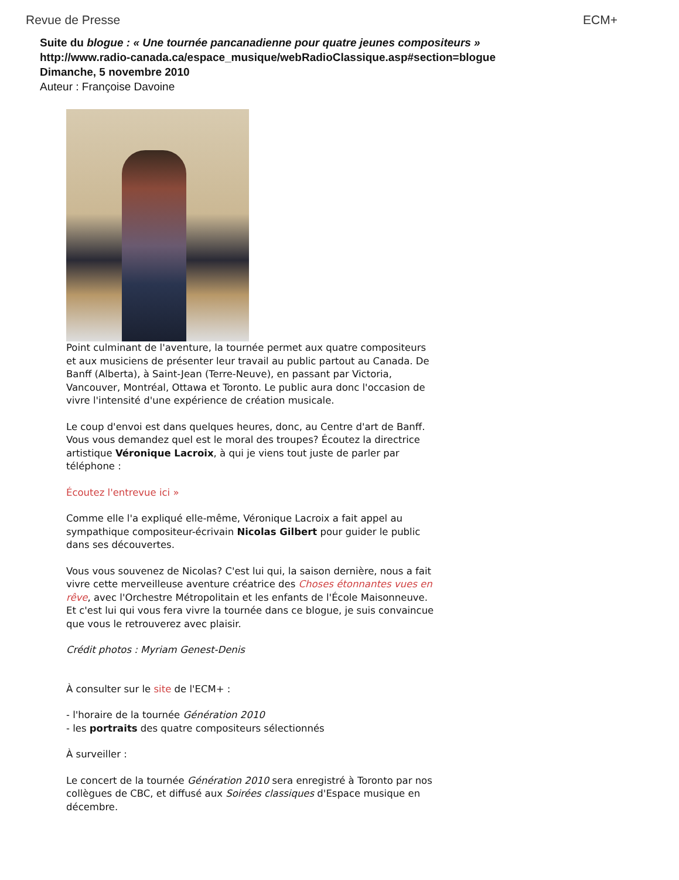Revue de Presse ECM+
Suite du blogue : « Une tournée pancanadienne pour quatre jeunes compositeurs »
http://www.radio-canada.ca/espace_musique/webRadioClassique.asp#section=blogue
Dimanche, 5 novembre 2010
Auteur : Françoise Davoine
Point culminant de l'aventure, la tournée permet aux quatre compositeurs et aux musiciens de présenter leur travail au public partout au Canada. De Banff (Alberta), à Saint-Jean (Terre-Neuve), en passant par Victoria, Vancouver, Montréal, Ottawa et Toronto. Le public aura donc l'occasion de vivre l'intensité d'une expérience de création musicale.
Le coup d'envoi est dans quelques heures, donc, au Centre d'art de Banff. Vous vous demandez quel est le moral des troupes? Écoutez la directrice artistique Véronique Lacroix, à qui je viens tout juste de parler par téléphone :
Écoutez l'entrevue ici »
Comme elle l'a expliqué elle-même, Véronique Lacroix a fait appel au sympathique compositeur-écrivain Nicolas Gilbert pour guider le public dans ses découvertes.
Vous vous souvenez de Nicolas? C'est lui qui, la saison dernière, nous a fait vivre cette merveilleuse aventure créatrice des Choses étonnantes vues en rêve, avec l'Orchestre Métropolitain et les enfants de l'École Maisonneuve. Et c'est lui qui vous fera vivre la tournée dans ce blogue, je suis convaincue que vous le retrouverez avec plaisir.
Crédit photos : Myriam Genest-Denis
À consulter sur le site de l'ECM+ :
- l'horaire de la tournée Génération 2010
- les portraits des quatre compositeurs sélectionnés
À surveiller :
Le concert de la tournée Génération 2010 sera enregistré à Toronto par nos collègues de CBC, et diffusé aux Soirées classiques d'Espace musique en décembre.